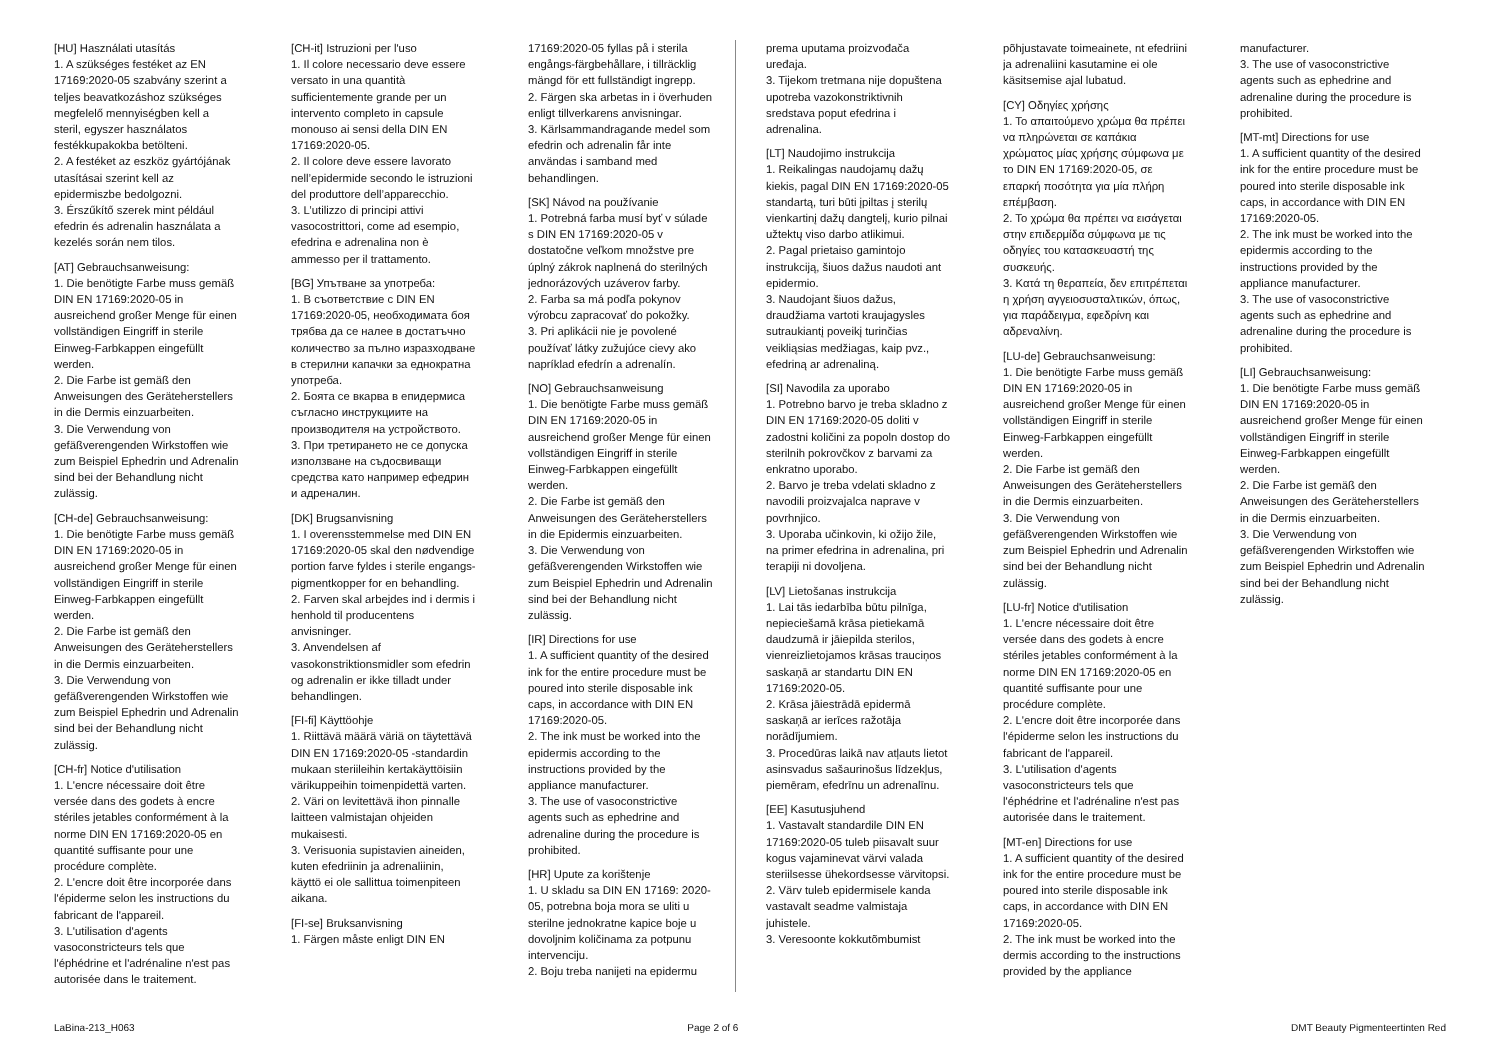[HU] Használati utasítás
1. A szükséges festéket az EN 17169:2020-05 szabvány szerint a teljes beavatkozáshoz szükséges megfelelő mennyiségben kell a steril, egyszer használatos festékkupakokba betölteni.
2. A festéket az eszköz gyártójának utasításai szerint kell az epidermiszbe bedolgozni.
3. Érszűkítő szerek mint például efedrin és adrenalin használata a kezelés során nem tilos.
[AT] Gebrauchsanweisung:
1. Die benötigte Farbe muss gemäß DIN EN 17169:2020-05 in ausreichend großer Menge für einen vollständigen Eingriff in sterile Einweg-Farbkappen eingefüllt werden.
2. Die Farbe ist gemäß den Anweisungen des Geräteherstellers in die Dermis einzuarbeiten.
3. Die Verwendung von gefäßverengenden Wirkstoffen wie zum Beispiel Ephedrin und Adrenalin sind bei der Behandlung nicht zulässig.
[CH-de] Gebrauchsanweisung:
1. Die benötigte Farbe muss gemäß DIN EN 17169:2020-05 in ausreichend großer Menge für einen vollständigen Eingriff in sterile Einweg-Farbkappen eingefüllt werden.
2. Die Farbe ist gemäß den Anweisungen des Geräteherstellers in die Dermis einzuarbeiten.
3. Die Verwendung von gefäßverengenden Wirkstoffen wie zum Beispiel Ephedrin und Adrenalin sind bei der Behandlung nicht zulässig.
[CH-fr] Notice d'utilisation
1. L'encre nécessaire doit être versée dans des godets à encre stériles jetables conformément à la norme DIN EN 17169:2020-05 en quantité suffisante pour une procédure complète.
2. L'encre doit être incorporée dans l'épiderme selon les instructions du fabricant de l'appareil.
3. L'utilisation d'agents vasoconstricteurs tels que l'éphédrine et l'adrénaline n'est pas autorisée dans le traitement.
[CH-it] Istruzioni per l'uso
1. Il colore necessario deve essere versato in una quantità sufficientemente grande per un intervento completo in capsule monouso ai sensi della DIN EN 17169:2020-05.
2. Il colore deve essere lavorato nell’epidermide secondo le istruzioni del produttore dell’apparecchio.
3. L’utilizzo di principi attivi vasocostrittori, come ad esempio, efedrina e adrenalina non è ammesso per il trattamento.
[BG] Упътване за употреба:
1. В съответствие с DIN EN 17169:2020-05, необходимата боя трябва да се налее в достатъчно количество за пълно изразходване в стерилни капачки за еднократна употреба.
2. Боята се вкарва в епидермиса съгласно инструкциите на производителя на устройството.
3. При третирането не се допуска използване на съдосвиващи средства като например ефедрин и адреналин.
[DK] Brugsanvisning
1. I overensstemmelse med DIN EN 17169:2020-05 skal den nødvendige portion farve fyldes i sterile engangs-pigmentkopper for en behandling.
2. Farven skal arbejdes ind i dermis i henhold til producentens anvisninger.
3. Anvendelsen af vasokonstriktionsmidler som efedrin og adrenalin er ikke tilladt under behandlingen.
[FI-fi] Käyttöohje
1. Riittävä määrä väriä on täytettävä DIN EN 17169:2020-05 -standardin mukaan steriileihin kertakäyttöisiin värikuppeihin toimenpidettä varten.
2. Väri on levitettävä ihon pinnalle laitteen valmistajan ohjeiden mukaisesti.
3. Verisuonia supistavien aineiden, kuten efedriinin ja adrenaliinin, käyttö ei ole sallittua toimenpiteen aikana.
[FI-se] Bruksanvisning
1. Färgen måste enligt DIN EN
17169:2020-05 fyllas på i sterila engångs-färgbehållare, i tillräcklig mängd för ett fullständigt ingrepp.
2. Färgen ska arbetas in i överhuden enligt tillverkarens anvisningar.
3. Kärlsammandragande medel som efedrin och adrenalin får inte användas i samband med behandlingen.
[SK] Návod na používanie
1. Potrebná farba musí byť v súlade s DIN EN 17169:2020-05 v dostatočne veľkom množstve pre úplný zákrok naplnená do sterilných jednorázových uzáverov farby.
2. Farba sa má podľa pokynov výrobcu zapracovať do pokožky.
3. Pri aplikácii nie je povolené používať látky zužujúce cievy ako napríklad efedrín a adrenalín.
[NO] Gebrauchsanweisung
1. Die benötigte Farbe muss gemäß DIN EN 17169:2020-05 in ausreichend großer Menge für einen vollständigen Eingriff in sterile Einweg-Farbkappen eingefüllt werden.
2. Die Farbe ist gemäß den Anweisungen des Geräteherstellers in die Epidermis einzuarbeiten.
3. Die Verwendung von gefäßverengenden Wirkstoffen wie zum Beispiel Ephedrin und Adrenalin sind bei der Behandlung nicht zulässig.
[IR] Directions for use
1. A sufficient quantity of the desired ink for the entire procedure must be poured into sterile disposable ink caps, in accordance with DIN EN 17169:2020-05.
2. The ink must be worked into the epidermis according to the instructions provided by the appliance manufacturer.
3. The use of vasoconstrictive agents such as ephedrine and adrenaline during the procedure is prohibited.
[HR] Upute za korištenje
1. U skladu sa DIN EN 17169: 2020-05, potrebna boja mora se uliti u sterilne jednokratne kapice boje u dovoljnim količinama za potpunu intervenciju.
2. Boju treba nanijeti na epidermu
prema uputama proizvođača uređaja.
3. Tijekom tretmana nije dopuštena upotreba vazokonstriktivnih sredstava poput efedrina i adrenalina.
[LT] Naudojimo instrukcija
1. Reikalingas naudojamų dažų kiekis, pagal DIN EN 17169:2020-05 standartą, turi būti įpiltas į sterilų vienkartinį dažų dangtelį, kurio pilnai užtektų viso darbo atlikimui.
2. Pagal prietaiso gamintojo instrukciją, šiuos dažus naudoti ant epidermio.
3. Naudojant šiuos dažus, draudžiama vartoti kraujagysles sutraukiantį poveikį turinčias veikliąsias medžiagas, kaip pvz., efedriną ar adrenaliną.
[SI] Navodila za uporabo
1. Potrebno barvo je treba skladno z DIN EN 17169:2020-05 doliti v zadostni količini za popoln dostop do sterilnih pokrovčkov z barvami za enkratno uporabo.
2. Barvo je treba vdelati skladno z navodili proizvajalca naprave v povrhnjico.
3. Uporaba učinkovin, ki ožijo žile, na primer efedrina in adrenalina, pri terapiji ni dovoljena.
[LV] Lietošanas instrukcija
1. Lai tās iedarbība būtu pilnīga, nepieciešamā krāsa pietiekamā daudzumā ir jāiepilda sterilos, vienreizlietojamos krāsas trauciņos saskaņā ar standartu DIN EN 17169:2020-05.
2. Krāsa jāiestrādā epidermā saskaņā ar ierīces ražotāja norādījumiem.
3. Procedūras laikā nav atļauts lietot asinsvadus sašaurinošus līdzekļus, piemēram, efedrīnu un adrenalīnu.
[EE] Kasutusjuhend
1. Vastavalt standardile DIN EN 17169:2020-05 tuleb piisavalt suur kogus vajaminevat värvi valada steriilsesse ühekordsesse värvitopsi.
2. Värv tuleb epidermisele kanda vastavalt seadme valmistaja juhistele.
3. Veresoonte kokkutõmbumist
põhjustavate toimeainete, nt efedriini ja adrenaliini kasutamine ei ole käsitsemise ajal lubatud.
[CY] Οδηγίες χρήσης
1. Το απαιτούμενο χρώμα θα πρέπει να πληρώνεται σε καπάκια χρώματος μίας χρήσης σύμφωνα με το DIN EN 17169:2020-05, σε επαρκή ποσότητα για μία πλήρη επέμβαση.
2. Το χρώμα θα πρέπει να εισάγεται στην επιδερμίδα σύμφωνα με τις οδηγίες του κατασκευαστή της συσκευής.
3. Κατά τη θεραπεία, δεν επιτρέπεται η χρήση αγγειοσυσταλτικών, όπως, για παράδειγμα, εφεδρίνη και αδρεναλίνη.
[LU-de] Gebrauchsanweisung:
1. Die benötigte Farbe muss gemäß DIN EN 17169:2020-05 in ausreichend großer Menge für einen vollständigen Eingriff in sterile Einweg-Farbkappen eingefüllt werden.
2. Die Farbe ist gemäß den Anweisungen des Geräteherstellers in die Dermis einzuarbeiten.
3. Die Verwendung von gefäßverengenden Wirkstoffen wie zum Beispiel Ephedrin und Adrenalin sind bei der Behandlung nicht zulässig.
[LU-fr] Notice d'utilisation
1. L'encre nécessaire doit être versée dans des godets à encre stériles jetables conformément à la norme DIN EN 17169:2020-05 en quantité suffisante pour une procédure complète.
2. L'encre doit être incorporée dans l'épiderme selon les instructions du fabricant de l'appareil.
3. L'utilisation d'agents vasoconstricteurs tels que l'éphédrine et l'adrénaline n'est pas autorisée dans le traitement.
[MT-en] Directions for use
1. A sufficient quantity of the desired ink for the entire procedure must be poured into sterile disposable ink caps, in accordance with DIN EN 17169:2020-05.
2. The ink must be worked into the dermis according to the instructions provided by the appliance
manufacturer.
3. The use of vasoconstrictive agents such as ephedrine and adrenaline during the procedure is prohibited.
[MT-mt] Directions for use
1. A sufficient quantity of the desired ink for the entire procedure must be poured into sterile disposable ink caps, in accordance with DIN EN 17169:2020-05.
2. The ink must be worked into the epidermis according to the instructions provided by the appliance manufacturer.
3. The use of vasoconstrictive agents such as ephedrine and adrenaline during the procedure is prohibited.
[LI] Gebrauchsanweisung:
1. Die benötigte Farbe muss gemäß DIN EN 17169:2020-05 in ausreichend großer Menge für einen vollständigen Eingriff in sterile Einweg-Farbkappen eingefüllt werden.
2. Die Farbe ist gemäß den Anweisungen des Geräteherstellers in die Dermis einzuarbeiten.
3. Die Verwendung von gefäßverengenden Wirkstoffen wie zum Beispiel Ephedrin und Adrenalin sind bei der Behandlung nicht zulässig.
LaBina-213_H063 Page 2 of 6 DMT Beauty Pigmenteertinten Red